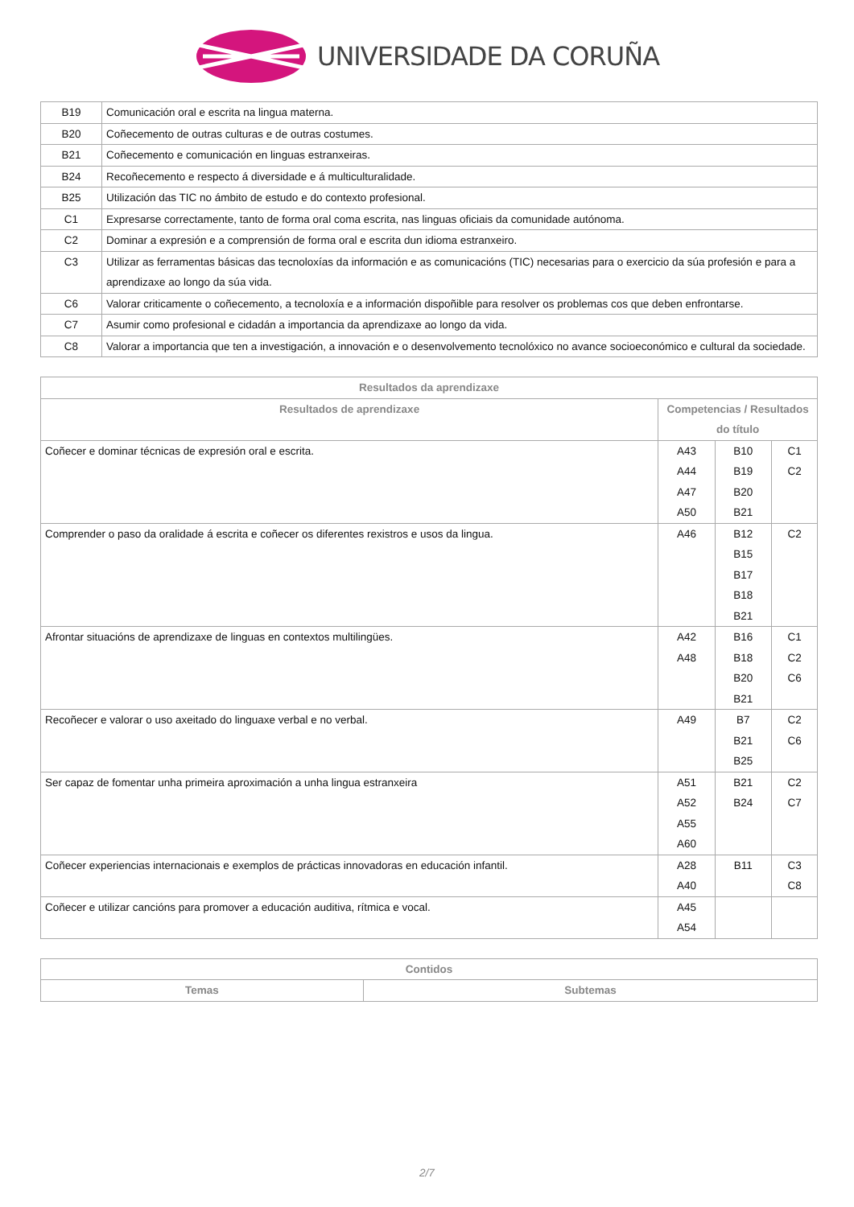UNIVERSIDADE DA CORUÑA
| B19 | Comunicación oral e escrita na lingua materna. |
| B20 | Coñecemento de outras culturas e de outras costumes. |
| B21 | Coñecemento e comunicación en linguas estranxeiras. |
| B24 | Recoñecemento e respecto á diversidade e á multiculturalidade. |
| B25 | Utilización das TIC no ámbito de estudo e do contexto profesional. |
| C1 | Expresarse correctamente, tanto de forma oral coma escrita, nas linguas oficiais da comunidade autónoma. |
| C2 | Dominar a expresión e a comprensión de forma oral e escrita dun idioma estranxeiro. |
| C3 | Utilizar as ferramentas básicas das tecnoloxías da información e as comunicacións (TIC) necesarias para o exercicio da súa profesión e para a aprendizaxe ao longo da súa vida. |
| C6 | Valorar criticamente o coñecemento, a tecnoloxía e a información dispoñible para resolver os problemas cos que deben enfrontarse. |
| C7 | Asumir como profesional e cidadán a importancia da aprendizaxe ao longo da vida. |
| C8 | Valorar a importancia que ten a investigación, a innovación e o desenvolvemento tecnolóxico no avance socioeconómico e cultural da sociedade. |
| Resultados da aprendizaxe | | | |
| --- | --- | --- | --- |
| Resultados de aprendizaxe | Competencias / Resultados do título | | |
| Coñecer e dominar técnicas de expresión oral e escrita. | A43 A44 A47 A50 | B10 B19 B20 B21 | C1 C2 |
| Comprender o paso da oralidade á escrita e coñecer os diferentes rexistros e usos da lingua. | A46 | B12 B15 B17 B18 B21 | C2 |
| Afrontar situacións de aprendizaxe de linguas en contextos multilingües. | A42 A48 | B16 B18 B20 B21 | C1 C2 C6 |
| Recoñecer e valorar o uso axeitado do linguaxe verbal e no verbal. | A49 | B7 B21 B25 | C2 C6 |
| Ser capaz de fomentar unha primeira aproximación a unha lingua estranxeira | A51 A52 A55 A60 | B21 B24 | C2 C7 |
| Coñecer experiencias internacionais e exemplos de prácticas innovadoras en educación infantil. | A28 A40 | B11 | C3 C8 |
| Coñecer e utilizar cancións para promover a educación auditiva, rítmica e vocal. | A45 A54 | | |
| Contidos | |
| --- | --- |
| Temas | Subtemas |
2/7